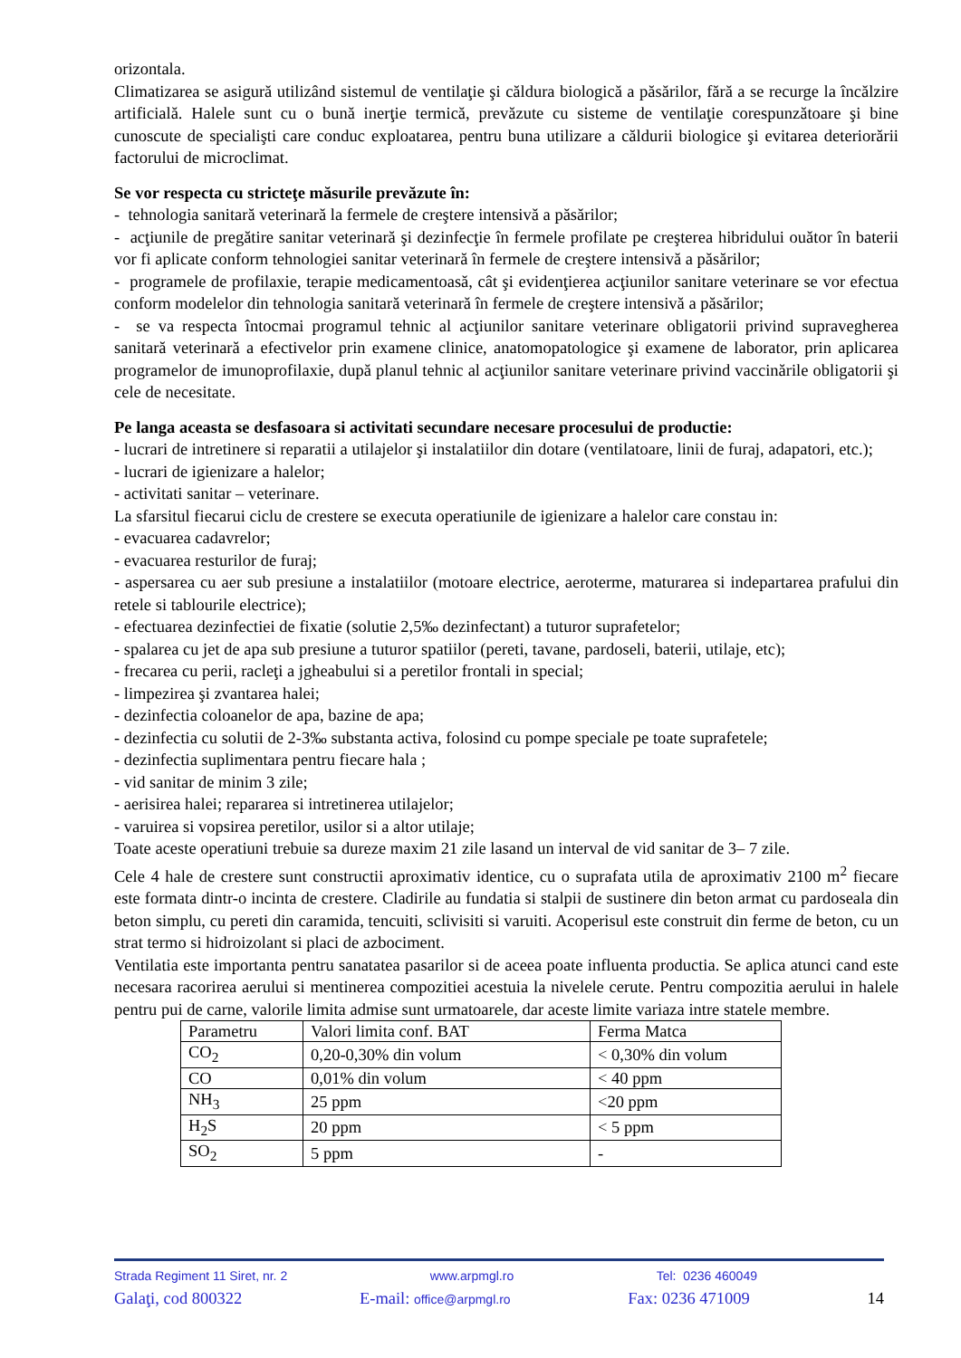orizontala.
Climatizarea se asigură utilizând sistemul de ventilaţie şi căldura biologică a păsărilor, fără a se recurge la încălzire artificială. Halele sunt cu o bună inerţie termică, prevăzute cu sisteme de ventilaţie corespunzătoare şi bine cunoscute de specialişti care conduc exploatarea, pentru buna utilizare a căldurii biologice şi evitarea deteriorării factorului de microclimat.
Se vor respecta cu stricteţe măsurile prevăzute în:
- tehnologia sanitară veterinară la fermele de creştere intensivă a păsărilor;
- acţiunile de pregătire sanitar veterinară şi dezinfecţie în fermele profilate pe creşterea hibridului ouător în baterii vor fi aplicate conform tehnologiei sanitar veterinară în fermele de creştere intensivă a păsărilor;
- programele de profilaxie, terapie medicamentoasă, cât şi evidenţierea acţiunilor sanitare veterinare se vor efectua conform modelelor din tehnologia sanitară veterinară în fermele de creştere intensivă a păsărilor;
- se va respecta întocmai programul tehnic al acţiunilor sanitare veterinare obligatorii privind supravegherea sanitară veterinară a efectivelor prin examene clinice, anatomopatologice şi examene de laborator, prin aplicarea programelor de imunoprofilaxie, după planul tehnic al acţiunilor sanitare veterinare privind vaccinările obligatorii şi cele de necesitate.
Pe langa aceasta se desfasoara si activitati secundare necesare procesului de productie:
- lucrari de intretinere si reparatii a utilajelor şi instalatiilor din dotare (ventilatoare, linii de furaj, adapatori, etc.);
- lucrari de igienizare a halelor;
- activitati sanitar – veterinare.
La sfarsitul fiecarui ciclu de crestere se executa operatiunile de igienizare a halelor care constau in:
- evacuarea cadavrelor;
- evacuarea resturilor de furaj;
- aspersarea cu aer sub presiune a instalatiilor (motoare electrice, aeroterme, maturarea si indepartarea prafului din retele si tablourile electrice);
- efectuarea dezinfectiei de fixatie (solutie 2,5‰ dezinfectant) a tuturor suprafetelor;
- spalarea cu jet de apa sub presiune a tuturor spatiilor (pereti, tavane, pardoseli, baterii, utilaje, etc);
- frecarea cu perii, racleţi a jgheabului si a peretilor frontali in special;
- limpezirea şi zvantarea halei;
- dezinfectia coloanelor de apa, bazine de apa;
- dezinfectia cu solutii de 2-3‰ substanta activa, folosind cu pompe speciale pe toate suprafetele;
- dezinfectia suplimentara pentru fiecare hala ;
- vid sanitar de minim 3 zile;
- aerisirea halei; repararea si intretinerea utilajelor;
- varuirea si vopsirea peretilor, usilor si a altor utilaje;
Toate aceste operatiuni trebuie sa dureze maxim 21 zile lasand un interval de vid sanitar de 3– 7 zile.
Cele 4 hale de crestere sunt constructii aproximativ identice, cu o suprafata utila de aproximativ 2100 m<sup>2</sup> fiecare este formata dintr-o incinta de crestere. Cladirile au fundatia si stalpii de sustinere din beton armat cu pardoseala din beton simplu, cu pereti din caramida, tencuiti, sclivisiti si varuiti. Acoperisul este construit din ferme de beton, cu un strat termo si hidroizolant si placi de azbociment.
Ventilatia este importanta pentru sanatatea pasarilor si de aceea poate influenta productia. Se aplica atunci cand este necesara racorirea aerului si mentinerea compozitiei acestuia la nivelele cerute. Pentru compozitia aerului in halele pentru pui de carne, valorile limita admise sunt urmatoarele, dar aceste limite variaza intre statele membre.
| Parametru | Valori limita conf. BAT | Ferma Matca |
| CO<sub>2</sub> | 0,20-0,30% din volum | < 0,30% din volum |
| CO | 0,01% din volum | < 40 ppm |
| NH<sub>3</sub> | 25 ppm | <20 ppm |
| H<sub>2</sub>S | 20 ppm | < 5 ppm |
| SO<sub>2</sub> | 5 ppm | - |
Strada Regiment 11 Siret, nr. 2 www.arpmgl.ro Tel: 0236 460049
Galaţi, cod 800322 E-mail: office@arpmgl.ro Fax: 0236 471009 14